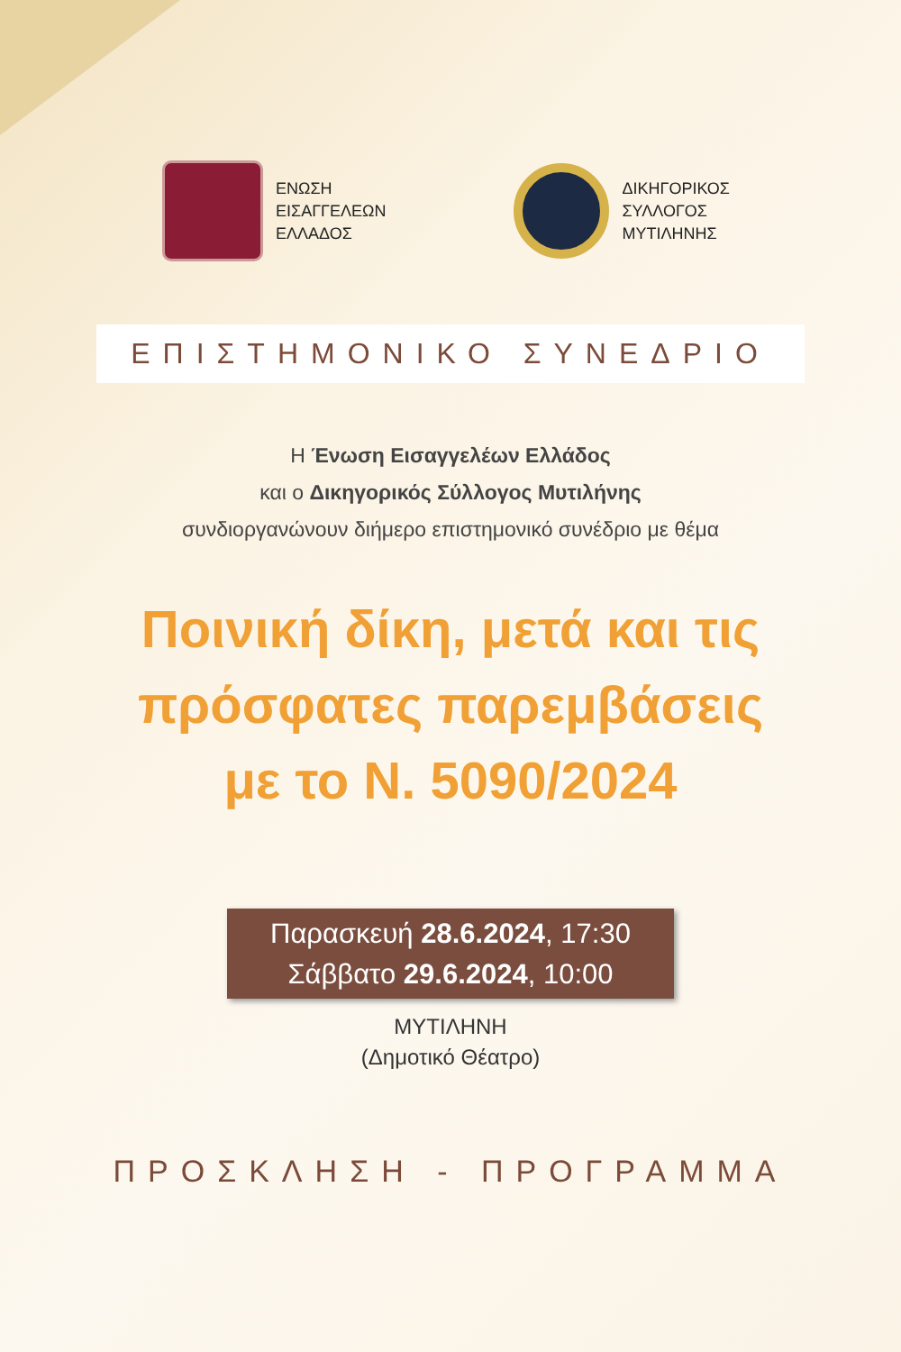ΕΝΩΣΗ
ΕΙΣΑΓΓΕΛΕΩΝ
ΕΛΛΑΔΟΣ
ΔΙΚΗΓΟΡΙΚΟΣ
ΣΥΛΛΟΓΟΣ
ΜΥΤΙΛΗΝΗΣ
ΕΠΙΣΤΗΜΟΝΙΚΟ ΣΥΝΕΔΡΙΟ
Η Ένωση Εισαγγελέων Ελλάδος
και ο Δικηγορικός Σύλλογος Μυτιλήνης
συνδιοργανώνουν διήμερο επιστημονικό συνέδριο με θέμα
Ποινική δίκη, μετά και τις
πρόσφατες παρεμβάσεις
με το Ν. 5090/2024
Παρασκευή 28.6.2024, 17:30
Σάββατο 29.6.2024, 10:00
ΜΥΤΙΛΗΝΗ
(Δημοτικό Θέατρο)
ΠΡΟΣΚΛΗΣΗ - ΠΡΟΓΡΑΜΜΑ